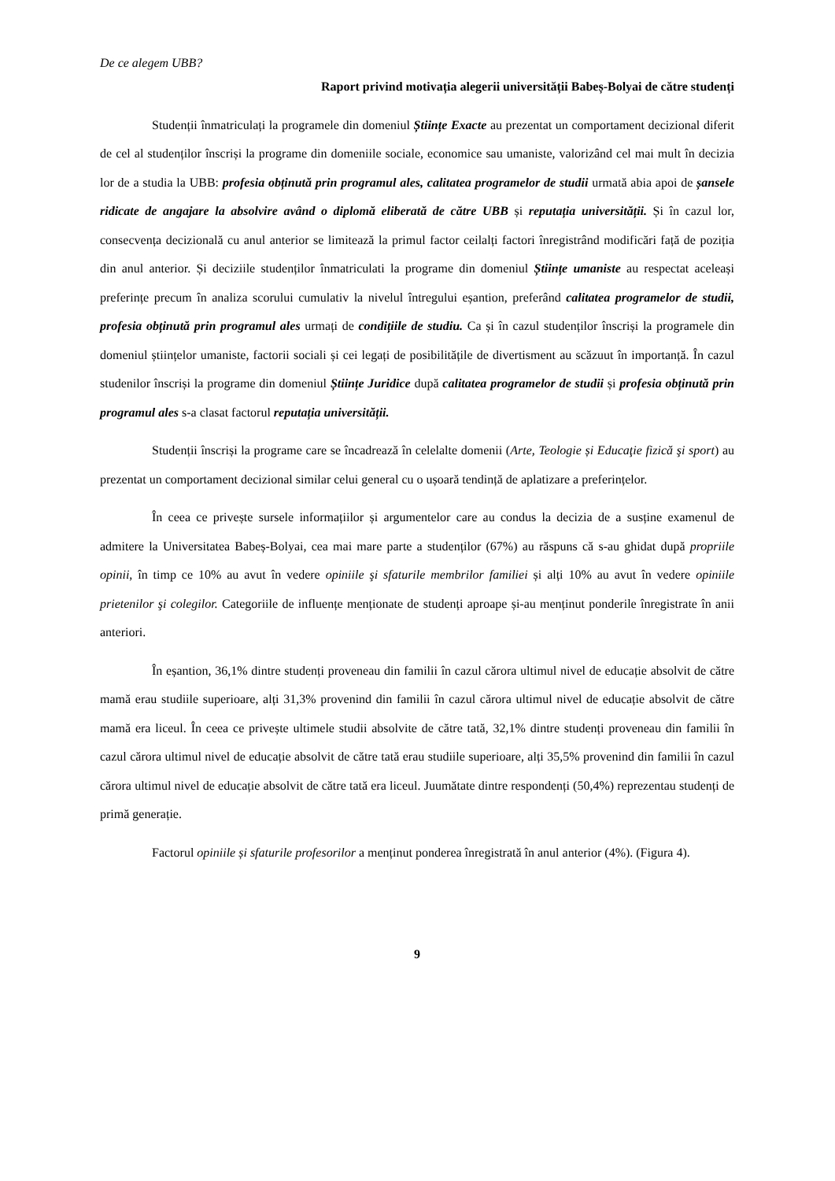De ce alegem UBB?
Raport privind motivația alegerii universității Babeș-Bolyai de către studenți
Studenții înmatriculați la programele din domeniul Științe Exacte au prezentat un comportament decizional diferit de cel al studenților înscriși la programe din domeniile sociale, economice sau umaniste, valorizând cel mai mult în decizia lor de a studia la UBB: profesia obținută prin programul ales, calitatea programelor de studii urmată abia apoi de șansele ridicate de angajare la absolvire având o diplomă eliberată de către UBB și reputația universității. Și în cazul lor, consecvența decizională cu anul anterior se limitează la primul factor ceilalți factori înregistrând modificări față de poziția din anul anterior. Și deciziile studenților înmatriculati la programe din domeniul Științe umaniste au respectat aceleași preferințe precum în analiza scorului cumulativ la nivelul întregului eșantion, preferând calitatea programelor de studii, profesia obținută prin programul ales urmați de condițiile de studiu. Ca și în cazul studenților înscriși la programele din domeniul științelor umaniste, factorii sociali și cei legați de posibilitățile de divertisment au scăzuut în importanță. În cazul studenilor înscriși la programe din domeniul Științe Juridice după calitatea programelor de studii și profesia obținută prin programul ales s-a clasat factorul reputația universității.
Studenții înscriși la programe care se încadrează în celelalte domenii (Arte, Teologie și Educaţie fizică şi sport) au prezentat un comportament decizional similar celui general cu o ușoară tendință de aplatizare a preferințelor.
În ceea ce privește sursele informațiilor și argumentelor care au condus la decizia de a susține examenul de admitere la Universitatea Babeș-Bolyai, cea mai mare parte a studenților (67%) au răspuns că s-au ghidat după propriile opinii, în timp ce 10% au avut în vedere opiniile şi sfaturile membrilor familiei și alți 10% au avut în vedere opiniile prietenilor şi colegilor. Categoriile de influențe menționate de studenți aproape și-au menținut ponderile înregistrate în anii anteriori.
În eșantion, 36,1% dintre studenți proveneau din familii în cazul cărora ultimul nivel de educație absolvit de către mamă erau studiile superioare, alți 31,3% provenind din familii în cazul cărora ultimul nivel de educație absolvit de către mamă era liceul. În ceea ce privește ultimele studii absolvite de către tată, 32,1% dintre studenți proveneau din familii în cazul cărora ultimul nivel de educație absolvit de către tată erau studiile superioare, alți 35,5% provenind din familii în cazul cărora ultimul nivel de educație absolvit de către tată era liceul. Juumătate dintre respondenți (50,4%) reprezentau studenți de primă generație.
Factorul opiniile și sfaturile profesorilor a menținut ponderea înregistrată în anul anterior (4%). (Figura 4).
9